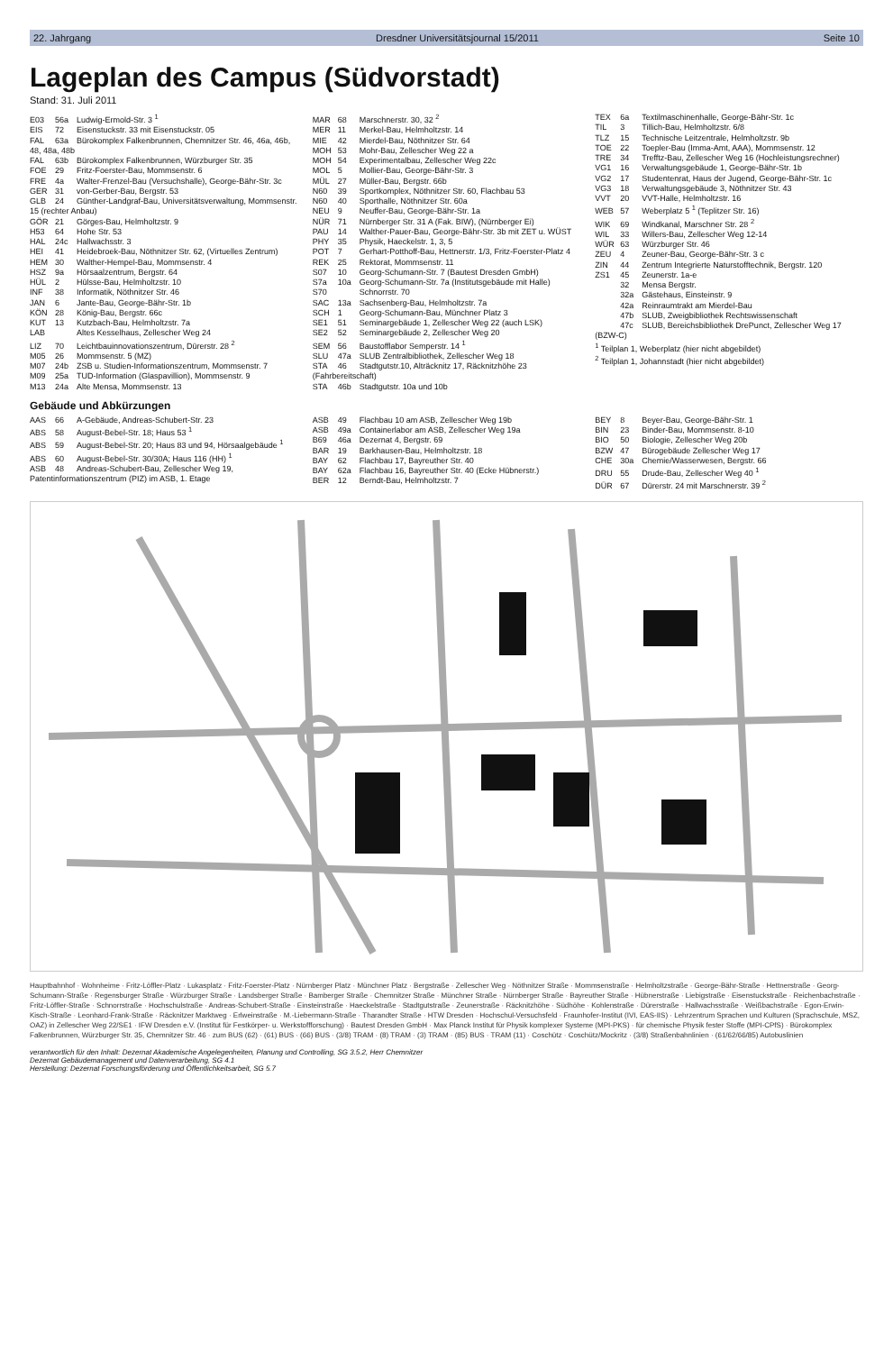22. Jahrgang Dresdner Universitätsjournal 15/2011 Seite 10
Lageplan des Campus (Südvorstadt)
Stand: 31. Juli 2011
E03 56a Ludwig-Ermold-Str. 3 <sup>1</sup>
EIS 72 Eisenstuckstr. 33 mit Eisenstuckstr. 05
FAL 63a Bürokomplex Falkenbrunnen, Chemnitzer Str. 46, 46a, 46b, 48, 48a, 48b
FAL 63b Bürokomplex Falkenbrunnen, Würzburger Str. 35
FOE 29 Fritz-Foerster-Bau, Mommsenstr. 6
FRE 4a Walter-Frenzel-Bau (Versuchshalle), George-Bähr-Str. 3c
GER 31 von-Gerber-Bau, Bergstr. 53
GLB 24 Günther-Landgraf-Bau, Universitätsverwaltung, Mommsenstr. 15 (rechter Anbau)
GÖR 21 Görges-Bau, Helmholtzstr. 9
H53 64 Hohe Str. 53
HAL 24c Hallwachsstr. 3
HEI 41 Heidebroek-Bau, Nöthnitzer Str. 62, (Virtuelles Zentrum)
HEM 30 Walther-Hempel-Bau, Mommsenstr. 4
HSZ 9a Hörsaalzentrum, Bergstr. 64
HÜL 2 Hülsse-Bau, Helmholtzstr. 10
INF 38 Informatik, Nöthnitzer Str. 46
JAN 6 Jante-Bau, George-Bähr-Str. 1b
KÖN 28 König-Bau, Bergstr. 66c
KUT 13 Kutzbach-Bau, Helmholtzstr. 7a
LAB Altes Kesselhaus, Zellescher Weg 24
LIZ 70 Leichtbauinnovationszentrum, Dürerstr. 28 <sup>2</sup>
M05 26 Mommsenstr. 5 (MZ)
M07 24b ZSB u. Studien-Informationszentrum, Mommsenstr. 7
M09 25a TUD-Information (Glaspavillion), Mommsenstr. 9
M13 24a Alte Mensa, Mommsenstr. 13
MAR 68 Marschnerstr. 30, 32 <sup>2</sup>
MER 11 Merkel-Bau, Helmholtzstr. 14
MIE 42 Mierdel-Bau, Nöthnitzer Str. 64
MOH 53 Mohr-Bau, Zellescher Weg 22 a
MOH 54 Experimentalbau, Zellescher Weg 22c
MOL 5 Mollier-Bau, George-Bähr-Str. 3
MÜL 27 Müller-Bau, Bergstr. 66b
N60 39 Sportkomplex, Nöthnitzer Str. 60, Flachbau 53
N60 40 Sporthalle, Nöthnitzer Str. 60a
NEU 9 Neuffer-Bau, George-Bähr-Str. 1a
NÜR 71 Nürnberger Str. 31 A (Fak. BIW), (Nürnberger Ei)
PAU 14 Walther-Pauer-Bau, George-Bähr-Str. 3b mit ZET u. WÜST
PHY 35 Physik, Haeckelstr. 1, 3, 5
POT 7 Gerhart-Potthoff-Bau, Hettnerstr. 1/3, Fritz-Foerster-Platz 4
REK 25 Rektorat, Mommsenstr. 11
S07 10 Georg-Schumann-Str. 7 (Bautest Dresden GmbH)
S7a 10a Georg-Schumann-Str. 7a (Institutsgebäude mit Halle)
S70 Schnorrstr. 70
SAC 13a Sachsenberg-Bau, Helmholtzstr. 7a
SCH 1 Georg-Schumann-Bau, Münchner Platz 3
SE1 51 Seminargebäude 1, Zellescher Weg 22 (auch LSK)
SE2 52 Seminargebäude 2, Zellescher Weg 20
SEM 56 Baustofflabor Semperstr. 14 <sup>1</sup>
SLU 47a SLUB Zentralbibliothek, Zellescher Weg 18
STA 46 Stadtgutstr.10, Alträcknitz 17, Räcknitzhöhe 23 (Fahrbereitschaft)
STA 46b Stadtgutstr. 10a und 10b
TEX 6a Textilmaschinenhalle, George-Bähr-Str. 1c
TIL 3 Tillich-Bau, Helmholtzstr. 6/8
TLZ 15 Technische Leitzentrale, Helmholtzstr. 9b
TOE 22 Toepler-Bau (Imma-Amt, AAA), Mommsenstr. 12
TRE 34 Trefftz-Bau, Zellescher Weg 16 (Hochleistungsrechner)
VG1 16 Verwaltungsgebäude 1, George-Bähr-Str. 1b
VG2 17 Studentenrat, Haus der Jugend, George-Bähr-Str. 1c
VG3 18 Verwaltungsgebäude 3, Nöthnitzer Str. 43
VVT 20 VVT-Halle, Helmholtzstr. 16
WEB 57 Weberplatz 5 <sup>1</sup> (Teplitzer Str. 16)
WIK 69 Windkanal, Marschner Str. 28 <sup>2</sup>
WIL 33 Willers-Bau, Zellescher Weg 12-14
WÜR 63 Würzburger Str. 46
ZEU 4 Zeuner-Bau, George-Bähr-Str. 3 c
ZIN 44 Zentrum Integrierte Naturstofftechnik, Bergstr. 120
ZS1 45 Zeunerstr. 1a-e
32 Mensa Bergstr.
32a Gästehaus, Einsteinstr. 9
42a Reinraumtrakt am Mierdel-Bau
47b SLUB, Zweigbibliothek Rechtswissenschaft
47c SLUB, Bereichsbibliothek DrePunct, Zellescher Weg 17 (BZW-C)
<sup>1</sup> Teilplan 1, Weberplatz (hier nicht abgebildet)
<sup>2</sup> Teilplan 1, Johannstadt (hier nicht abgebildet)
Gebäude und Abkürzungen
AAS 66 A-Gebäude, Andreas-Schubert-Str. 23
ABS 58 August-Bebel-Str. 18; Haus 53 <sup>1</sup>
ABS 59 August-Bebel-Str. 20; Haus 83 und 94, Hörsaalgebäude <sup>1</sup>
ABS 60 August-Bebel-Str. 30/30A; Haus 116 (HH) <sup>1</sup>
ASB 48 Andreas-Schubert-Bau, Zellescher Weg 19, Patentinformationszentrum (PIZ) im ASB, 1. Etage
ASB 49 Flachbau 10 am ASB, Zellescher Weg 19b
ASB 49a Containerlabor am ASB, Zellescher Weg 19a
B69 46a Dezernat 4, Bergstr. 69
BAR 19 Barkhausen-Bau, Helmholtzstr. 18
BAY 62 Flachbau 17, Bayreuther Str. 40
BAY 62a Flachbau 16, Bayreuther Str. 40 (Ecke Hübnerstr.)
BER 12 Berndt-Bau, Helmholtzstr. 7
BEY 8 Beyer-Bau, George-Bähr-Str. 1
BIN 23 Binder-Bau, Mommsenstr. 8-10
BIO 50 Biologie, Zellescher Weg 20b
BZW 47 Bürogebäude Zellescher Weg 17
CHE 30a Chemie/Wasserwesen, Bergstr. 66
DRU 55 Drude-Bau, Zellescher Weg 40 <sup>1</sup>
DÜR 67 Dürerstr. 24 mit Marschnerstr. 39 <sup>2</sup>
Hauptbahnhof · Wohnheime · Fritz-Löffler-Platz · Lukasplatz · Fritz-Foerster-Platz · Nürnberger Platz · Münchner Platz · Bergstraße · Zellescher Weg · Nöthnitzer Straße · Mommsenstraße · Helmholtzstraße · George-Bähr-Straße · Hettnerstraße · Georg-Schumann-Straße · Regensburger Straße · Würzburger Straße · Landsberger Straße · Bamberger Straße · Chemnitzer Straße · Münchner Straße · Nürnberger Straße · Bayreuther Straße · Hübnerstraße · Liebigstraße · Eisenstuckstraße · Reichenbachstraße · Fritz-Löffler-Straße · Schnorrstraße · Hochschulstraße · Andreas-Schubert-Straße · Einsteinstraße · Haeckelstraße · Stadtgutstraße · Zeunerstraße · Räcknitzhöhe · Südhöhe · Kohlenstraße · Dürerstraße · Hallwachsstraße · Weißbachstraße · Egon-Erwin-Kisch-Straße · Leonhard-Frank-Straße · Räcknitzer Marktweg · Erlweinstraße · M.-Liebermann-Straße · Tharandter Straße · HTW Dresden · Hochschul-Versuchsfeld · Fraunhofer-Institut (IVI, EAS-IIS) · Lehrzentrum Sprachen und Kulturen (Sprachschule, MSZ, OAZ) in Zellescher Weg 22/SE1 · IFW Dresden e.V. (Institut für Festkörper- u. Werkstoffforschung) · Bautest Dresden GmbH · Max Planck Institut für Physik komplexer Systeme (MPI-PKS) · für chemische Physik fester Stoffe (MPI-CPfS) · Bürokomplex Falkenbrunnen, Würzburger Str. 35, Chemnitzer Str. 46 · zum BUS (62) · (61) BUS · (66) BUS · (3/8) TRAM · (8) TRAM · (3) TRAM · (85) BUS · TRAM (11) · Coschütz · Coschütz/Mockritz · (3/8) Straßenbahnlinien · (61/62/66/85) Autobuslinien
verantwortlich für den Inhalt: Dezernat Akademische Angelegenheiten, Planung und Controlling, SG 3.5.2, Herr Chemnitzer
Dezernat Gebäudemanagement und Datenverarbeitung, SG 4.1
Herstellung: Dezernat Forschungsförderung und Öffentlichkeitsarbeit, SG 5.7